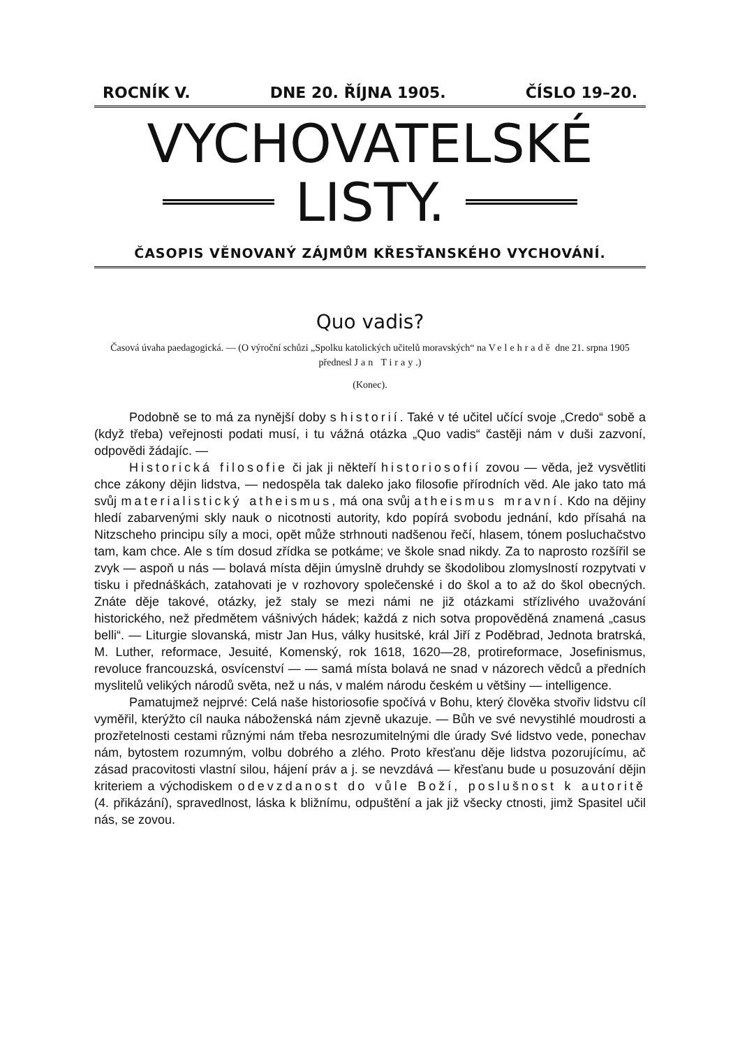ROCNÍK V. DNE 20. ŘÍJNA 1905. ČÍSLO 19–20.
VYCHOVATELSKÉ
LISTY.
ČASOPIS VĚNOVANÝ ZÁJMŮM KŘESŤANSKÉHO VYCHOVÁNÍ.
Quo vadis?
Časová úvaha paedagogická. — (O výroční schůzi „Spolku katolických učitelů moravských“ na Velehradě dne 21. srpna 1905 přednesl Jan Tiray.)
(Konec).
Podobně se to má za nynější doby s historií. Také v té učitel učící svoje „Credo“ sobě a (když třeba) veřejnosti podati musí, i tu vážná otázka „Quo vadis“ častěji nám v duši zazvoní, odpovědi žádajíc. —
Historická filosofie či jak ji někteří historiosofií zovou — věda, jež vysvětliti chce zákony dějin lidstva, — nedospěla tak daleko jako filosofie přírodních věd. Ale jako tato má svůj materialistický atheismus, má ona svůj atheismus mravní. Kdo na dějiny hledí zabarvenými skly nauk o nicotnosti autority, kdo popírá svobodu jednání, kdo přísahá na Nitzscheho principu síly a moci, opět může strhnouti nadšenou řečí, hlasem, tónem posluchačstvo tam, kam chce. Ale s tím dosud zřídka se potkáme; ve škole snad nikdy. Za to naprosto rozšířil se zvyk — aspoň u nás — bolavá místa dějin úmyslně druhdy se škodolibou zlomyslností rozpytvati v tisku i přednáškách, zatahovati je v rozhovory společenské i do škol a to až do škol obecných. Znáte děje takové, otázky, jež staly se mezi námi ne již otázkami střízlivého uvažování historického, než předmětem vášnivých hádek; každá z nich sotva propověděná znamená „casus belli“. — Liturgie slovanská, mistr Jan Hus, války husitské, král Jiří z Poděbrad, Jednota bratrská, M. Luther, reformace, Jesuité, Komenský, rok 1618, 1620—28, protireformace, Josefinismus, revoluce francouzská, osvícenství — — samá místa bolavá ne snad v názorech vědců a předních myslitelů velikých národů světa, než u nás, v malém národu českém u většiny — intelligence.
Pamatujmež nejprvé: Celá naše historiosofie spočívá v Bohu, který člověka stvořiv lidstvu cíl vyměřil, kterýžto cíl nauka náboženská nám zjevně ukazuje. — Bůh ve své nevystihlé moudrosti a prozřetelnosti cestami různými nám třeba nesrozumitelnými dle úrady Své lidstvo vede, ponechav nám, bytostem rozumným, volbu dobrého a zlého. Proto křesťanu děje lidstva pozorujícímu, ač zásad pracovitosti vlastní silou, hájení práv a j. se nevzdává — křesťanu bude u posuzování dějin kriteriem a východiskem odevzdanost do vůle Boží, poslušnost k autoritě (4. přikázání), spravedlnost, láska k bližnímu, odpuštění a jak již všecky ctnosti, jimž Spasitel učil nás, se zovou.